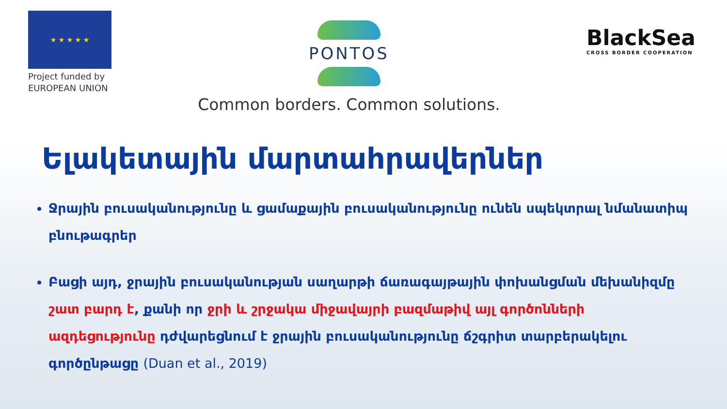★ ★ ★ ★ ★
Project funded by
EUROPEAN UNION
PONTOS
Common borders. Common solutions.
BlackSea
CROSS BORDER COOPERATION
Ելակետային մարտահրավերներ
Ջրային բուսականությունը և ցամաքային բուսականությունը ունեն սպեկտրալ նմանատիպ բնութագրեր
Բացի այդ, ջրային բուսականության սաղարթի ճառագայթային փոխանցման մեխանիզմը շատ բարդ է, քանի որ ջրի և շրջակա միջավայրի բազմաթիվ այլ գործոնների ազդեցությունը դժվարեցնում է ջրային բուսականությունը ճշգրիտ տարբերակելու գործընթացը (Duan et al., 2019)